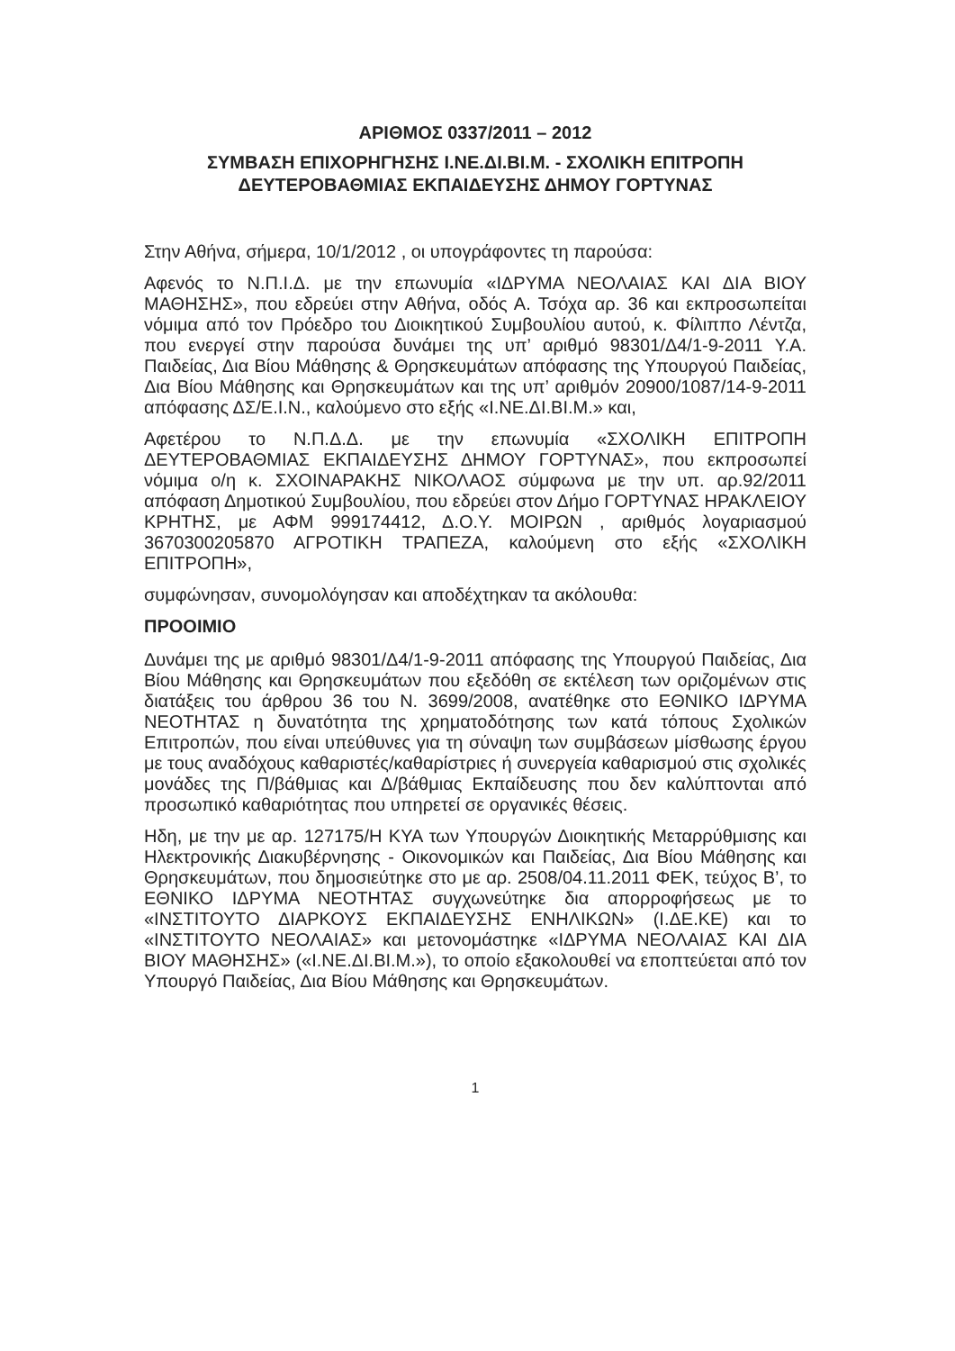ΑΡΙΘΜΟΣ 0337/2011 – 2012
ΣΥΜΒΑΣΗ ΕΠΙΧΟΡΗΓΗΣΗΣ Ι.ΝΕ.ΔΙ.ΒΙ.Μ. - ΣΧΟΛΙΚΗ ΕΠΙΤΡΟΠΗ
ΔΕΥΤΕΡΟΒΑΘΜΙΑΣ ΕΚΠΑΙΔΕΥΣΗΣ ΔΗΜΟΥ ΓΟΡΤΥΝΑΣ
Στην Αθήνα, σήμερα, 10/1/2012 , οι υπογράφοντες τη παρούσα:
Αφενός το Ν.Π.Ι.Δ. με την επωνυμία «ΙΔΡΥΜΑ ΝΕΟΛΑΙΑΣ ΚΑΙ ΔΙΑ ΒΙΟΥ ΜΑΘΗΣΗΣ», που εδρεύει στην Αθήνα, οδός Α. Τσόχα αρ. 36 και εκπροσωπείται νόμιμα από τον Πρόεδρο του Διοικητικού Συμβουλίου αυτού, κ. Φίλιππο Λέντζα, που ενεργεί στην παρούσα δυνάμει της υπ’ αριθμό 98301/Δ4/1-9-2011 Υ.Α. Παιδείας, Δια Βίου Μάθησης & Θρησκευμάτων απόφασης της Υπουργού Παιδείας, Δια Βίου Μάθησης και Θρησκευμάτων και της υπ’ αριθμόν 20900/1087/14-9-2011 απόφασης ΔΣ/Ε.Ι.Ν., καλούμενο στο εξής «Ι.ΝΕ.ΔΙ.ΒΙ.Μ.» και,
Αφετέρου το Ν.Π.Δ.Δ. με την επωνυμία «ΣΧΟΛΙΚΗ ΕΠΙΤΡΟΠΗ ΔΕΥΤΕΡΟΒΑΘΜΙΑΣ ΕΚΠΑΙΔΕΥΣΗΣ ΔΗΜΟΥ ΓΟΡΤΥΝΑΣ», που εκπροσωπεί νόμιμα ο/η κ. ΣΧΟΙΝΑΡΑΚΗΣ ΝΙΚΟΛΑΟΣ σύμφωνα με την υπ. αρ.92/2011 απόφαση Δημοτικού Συμβουλίου, που εδρεύει στον Δήμο ΓΟΡΤΥΝΑΣ ΗΡΑΚΛΕΙΟΥ ΚΡΗΤΗΣ, με ΑΦΜ 999174412, Δ.Ο.Υ. ΜΟΙΡΩΝ , αριθμός λογαριασμού 3670300205870 ΑΓΡΟΤΙΚΗ ΤΡΑΠΕΖΑ, καλούμενη στο εξής «ΣΧΟΛΙΚΗ ΕΠΙΤΡΟΠΗ»,
συμφώνησαν, συνομολόγησαν και αποδέχτηκαν τα ακόλουθα:
ΠΡΟΟΙΜΙΟ
Δυνάμει της με αριθμό 98301/Δ4/1-9-2011 απόφασης της Υπουργού Παιδείας, Δια Βίου Μάθησης και Θρησκευμάτων που εξεδόθη σε εκτέλεση των οριζομένων στις διατάξεις του άρθρου 36 του Ν. 3699/2008, ανατέθηκε στο ΕΘΝΙΚΟ ΙΔΡΥΜΑ ΝΕΟΤΗΤΑΣ η δυνατότητα της χρηματοδότησης των κατά τόπους Σχολικών Επιτροπών, που είναι υπεύθυνες για τη σύναψη των συμβάσεων μίσθωσης έργου με τους αναδόχους καθαριστές/καθαρίστριες ή συνεργεία καθαρισμού στις σχολικές μονάδες της Π/βάθμιας και Δ/βάθμιας Εκπαίδευσης που δεν καλύπτονται από προσωπικό καθαριότητας που υπηρετεί σε οργανικές θέσεις.
Ηδη, με την με αρ. 127175/Η ΚΥΑ των Υπουργών Διοικητικής Μεταρρύθμισης και Ηλεκτρονικής Διακυβέρνησης - Οικονομικών και Παιδείας, Δια Βίου Μάθησης και Θρησκευμάτων, που δημοσιεύτηκε στο με αρ. 2508/04.11.2011 ΦΕΚ, τεύχος Β’, το ΕΘΝΙΚΟ ΙΔΡΥΜΑ ΝΕΟΤΗΤΑΣ συγχωνεύτηκε δια απορροφήσεως με το «ΙΝΣΤΙΤΟΥΤΟ ΔΙΑΡΚΟΥΣ ΕΚΠΑΙΔΕΥΣΗΣ ΕΝΗΛΙΚΩΝ» (Ι.ΔΕ.ΚΕ) και το «ΙΝΣΤΙΤΟΥΤΟ ΝΕΟΛΑΙΑΣ» και μετονομάστηκε «ΙΔΡΥΜΑ ΝΕΟΛΑΙΑΣ ΚΑΙ ΔΙΑ ΒΙΟΥ ΜΑΘΗΣΗΣ» («Ι.ΝΕ.ΔΙ.ΒΙ.Μ.»), το οποίο εξακολουθεί να εποπτεύεται από τον Υπουργό Παιδείας, Δια Βίου Μάθησης και Θρησκευμάτων.
1